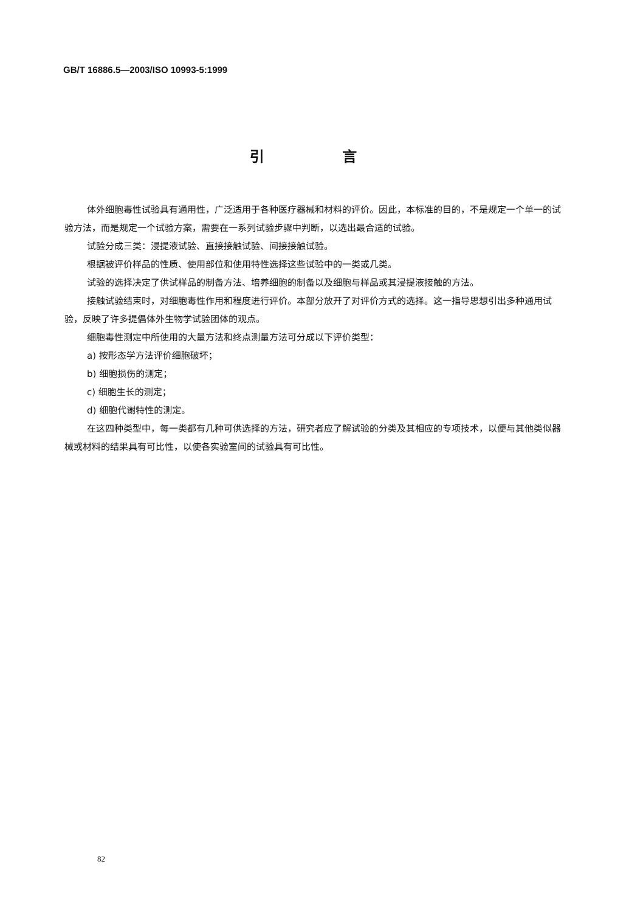GB/T 16886.5—2003/ISO 10993-5:1999
引 言
体外细胞毒性试验具有通用性，广泛适用于各种医疗器械和材料的评价。因此，本标准的目的，不是规定一个单一的试验方法，而是规定一个试验方案，需要在一系列试验步骤中判断，以选出最合适的试验。
试验分成三类：浸提液试验、直接接触试验、间接接触试验。
根据被评价样品的性质、使用部位和使用特性选择这些试验中的一类或几类。
试验的选择决定了供试样品的制备方法、培养细胞的制备以及细胞与样品或其浸提液接触的方法。
接触试验结束时，对细胞毒性作用和程度进行评价。本部分放开了对评价方式的选择。这一指导思想引出多种通用试验，反映了许多提倡体外生物学试验团体的观点。
细胞毒性测定中所使用的大量方法和终点测量方法可分成以下评价类型：
a) 按形态学方法评价细胞破坏；
b) 细胞损伤的测定；
c) 细胞生长的测定；
d) 细胞代谢特性的测定。
在这四种类型中，每一类都有几种可供选择的方法，研究者应了解试验的分类及其相应的专项技术，以便与其他类似器械或材料的结果具有可比性，以使各实验室间的试验具有可比性。
82